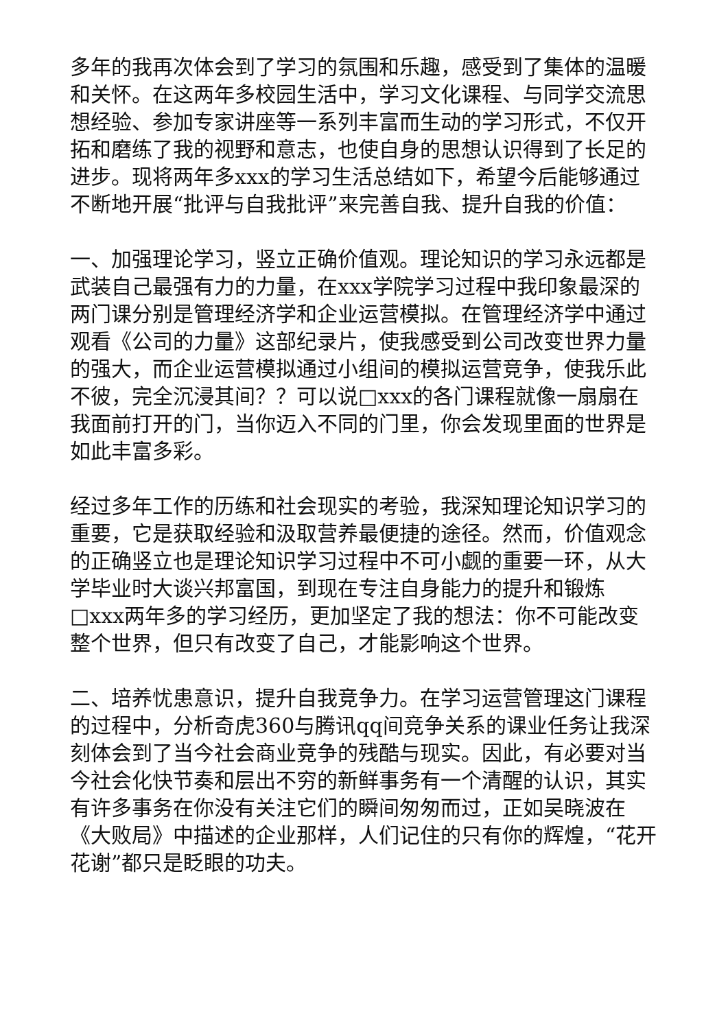多年的我再次体会到了学习的氛围和乐趣，感受到了集体的温暖和关怀。在这两年多校园生活中，学习文化课程、与同学交流思想经验、参加专家讲座等一系列丰富而生动的学习形式，不仅开拓和磨练了我的视野和意志，也使自身的思想认识得到了长足的进步。现将两年多xxx的学习生活总结如下，希望今后能够通过不断地开展“批评与自我批评”来完善自我、提升自我的价值：
一、加强理论学习，竖立正确价值观。理论知识的学习永远都是武装自己最强有力的力量，在xxx学院学习过程中我印象最深的两门课分别是管理经济学和企业运营模拟。在管理经济学中通过观看《公司的力量》这部纪录片，使我感受到公司改变世界力量的强大，而企业运营模拟通过小组间的模拟运营竞争，使我乐此不彼，完全沉浸其间？？可以说□xxx的各门课程就像一扇扇在我面前打开的门，当你迈入不同的门里，你会发现里面的世界是如此丰富多彩。
经过多年工作的历练和社会现实的考验，我深知理论知识学习的重要，它是获取经验和汲取营养最便捷的途径。然而，价值观念的正确竖立也是理论知识学习过程中不可小觑的重要一环，从大学毕业时大谈兴邦富国，到现在专注自身能力的提升和锻炼□xxx两年多的学习经历，更加坚定了我的想法：你不可能改变整个世界，但只有改变了自己，才能影响这个世界。
二、培养忧患意识，提升自我竞争力。在学习运营管理这门课程的过程中，分析奇虎360与腾讯qq间竞争关系的课业任务让我深刻体会到了当今社会商业竞争的残酷与现实。因此，有必要对当今社会化快节奏和层出不穷的新鲜事务有一个清醒的认识，其实有许多事务在你没有关注它们的瞬间匆匆而过，正如吴晓波在《大败局》中描述的企业那样，人们记住的只有你的辉煌，“花开花谢”都只是眨眼的功夫。